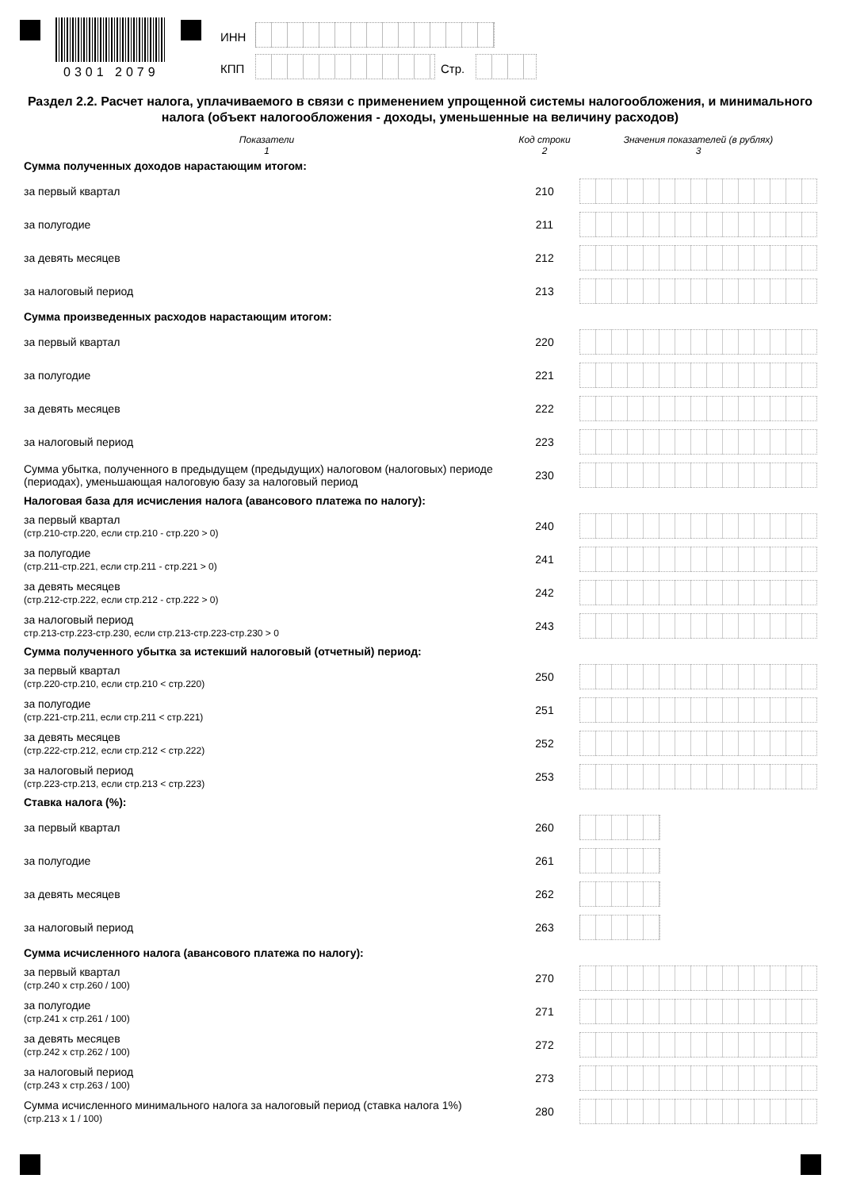0301 2079
ИНН
КПП Стр.
Раздел 2.2. Расчет налога, уплачиваемого в связи с применением упрощенной системы налогообложения, и минимального налога (объект налогообложения - доходы, уменьшенные на величину расходов)
| Показатели 1 | Код строки 2 | Значения показателей (в рублях) 3 |
| --- | --- | --- |
| Сумма полученных доходов нарастающим итогом: | | |
| за первый квартал | 210 | |
| за полугодие | 211 | |
| за девять месяцев | 212 | |
| за налоговый период | 213 | |
| Сумма произведенных расходов нарастающим итогом: | | |
| за первый квартал | 220 | |
| за полугодие | 221 | |
| за девять месяцев | 222 | |
| за налоговый период | 223 | |
| Сумма убытка, полученного в предыдущем (предыдущих) налоговом (налоговых) периоде (периодах), уменьшающая налоговую базу за налоговый период | 230 | |
| Налоговая база для исчисления налога (авансового платежа по налогу): | | |
| за первый квартал (стр.210-стр.220, если стр.210 - стр.220 > 0) | 240 | |
| за полугодие (стр.211-стр.221, если стр.211 - стр.221 > 0) | 241 | |
| за девять месяцев (стр.212-стр.222, если стр.212 - стр.222 > 0) | 242 | |
| за налоговый период стр.213-стр.223-стр.230, если стр.213-стр.223-стр.230 > 0 | 243 | |
| Сумма полученного убытка за истекший налоговый (отчетный) период: | | |
| за первый квартал (стр.220-стр.210, если стр.210 < стр.220) | 250 | |
| за полугодие (стр.221-стр.211, если стр.211 < стр.221) | 251 | |
| за девять месяцев (стр.222-стр.212, если стр.212 < стр.222) | 252 | |
| за налоговый период (стр.223-стр.213, если стр.213 < стр.223) | 253 | |
| Ставка налога (%): | | |
| за первый квартал | 260 | |
| за полугодие | 261 | |
| за девять месяцев | 262 | |
| за налоговый период | 263 | |
| Сумма исчисленного налога (авансового платежа по налогу): | | |
| за первый квартал (стр.240 х стр.260 / 100) | 270 | |
| за полугодие (стр.241 х стр.261 / 100) | 271 | |
| за девять месяцев (стр.242 х стр.262 / 100) | 272 | |
| за налоговый период (стр.243 х стр.263 / 100) | 273 | |
| Сумма исчисленного минимального налога за налоговый период (ставка налога 1%) (стр.213 х 1 / 100) | 280 | |